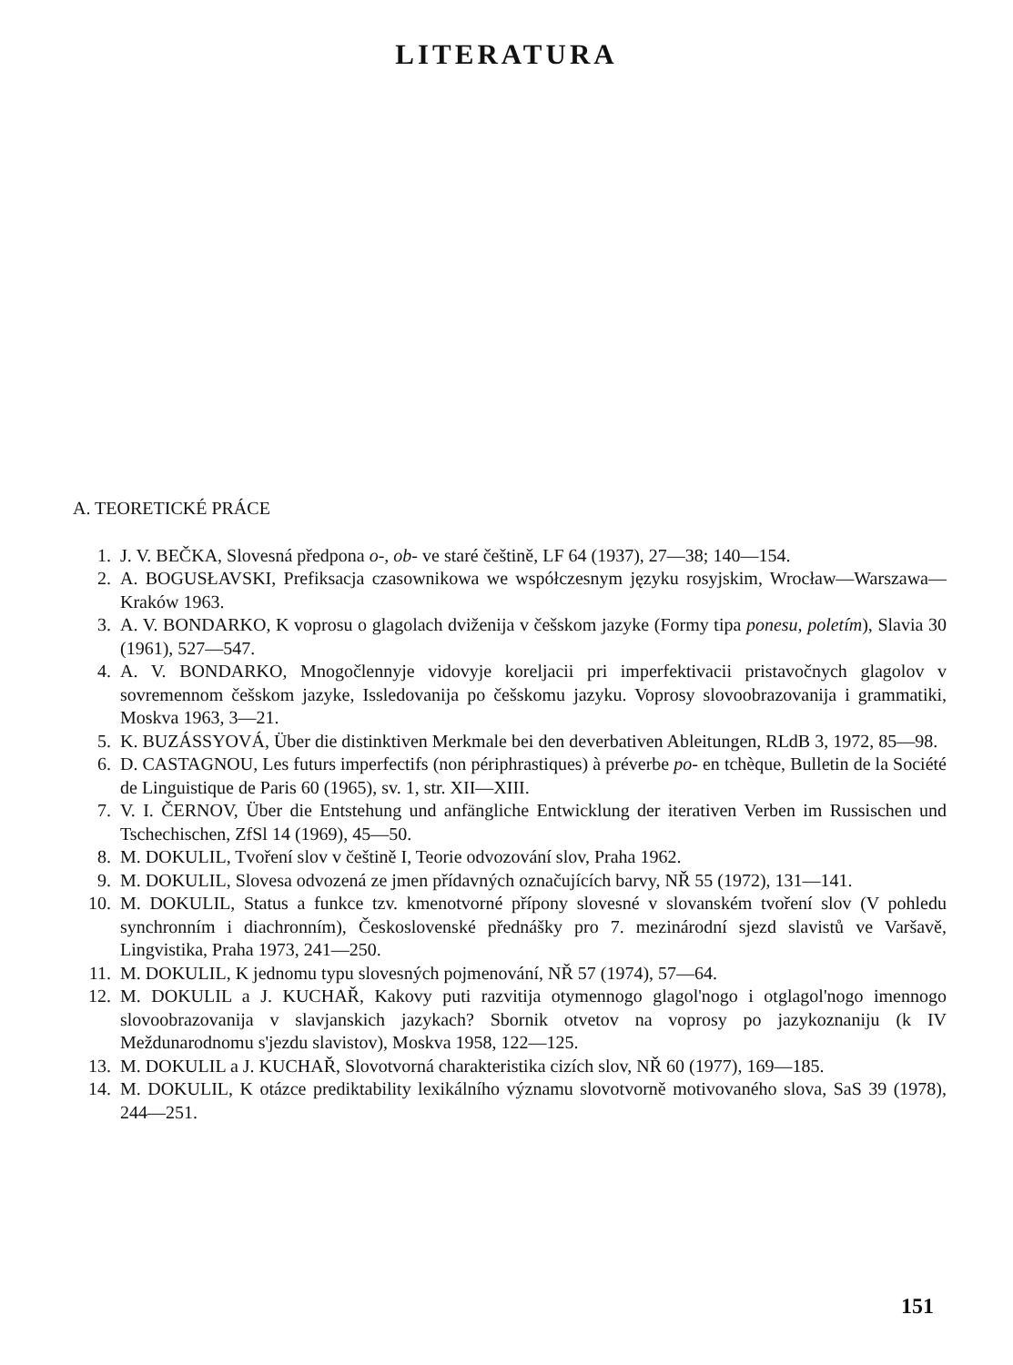LITERATURA
A. TEORETICKÉ PRÁCE
1. J. V. BEČKA, Slovesná předpona o-, ob- ve staré češtině, LF 64 (1937), 27—38; 140—154.
2. A. BOGUSŁAVSKI, Prefiksacja czasownikowa we współczesnym języku rosyjskim, Wrocław—Warszawa—Kraków 1963.
3. A. V. BONDARKO, K voprosu o glagolach dviženija v češskom jazyke (Formy tipa ponesu, poletím), Slavia 30 (1961), 527—547.
4. A. V. BONDARKO, Mnogočlennyje vidovyje koreljacii pri imperfektivacii pristavočnych glagolov v sovremennom češskom jazyke, Issledovanija po češskomu jazyku. Voprosy slovoobrazovanija i grammatiki, Moskva 1963, 3—21.
5. K. BUZÁSSYOVÁ, Über die distinktiven Merkmale bei den deverbativen Ableitungen, RLdB 3, 1972, 85—98.
6. D. CASTAGNOU, Les futurs imperfectifs (non périphrastiques) à préverbe po- en tchèque, Bulletin de la Société de Linguistique de Paris 60 (1965), sv. 1, str. XII—XIII.
7. V. I. ČERNOV, Über die Entstehung und anfängliche Entwicklung der iterativen Verben im Russischen und Tschechischen, ZfSl 14 (1969), 45—50.
8. M. DOKULIL, Tvoření slov v češtině I, Teorie odvozování slov, Praha 1962.
9. M. DOKULIL, Slovesa odvozená ze jmen přídavných označujících barvy, NŘ 55 (1972), 131—141.
10. M. DOKULIL, Status a funkce tzv. kmenotvorné přípony slovesné v slovanském tvoření slov (V pohledu synchronním i diachronním), Československé přednášky pro 7. mezinárodní sjezd slavistů ve Varšavě, Lingvistika, Praha 1973, 241—250.
11. M. DOKULIL, K jednomu typu slovesných pojmenování, NŘ 57 (1974), 57—64.
12. M. DOKULIL a J. KUCHAŘ, Kakovy puti razvitija otymennogo glagol'nogo i otglagol'nogo imennogo slovoobrazovanija v slavjanskich jazykach? Sbornik otvetov na voprosy po jazykoznaniju (k IV Meždunarodnomu s'jezdu slavistov), Moskva 1958, 122—125.
13. M. DOKULIL a J. KUCHAŘ, Slovotvorná charakteristika cizích slov, NŘ 60 (1977), 169—185.
14. M. DOKULIL, K otázce prediktability lexikálního významu slovotvorně motivovaného slova, SaS 39 (1978), 244—251.
151